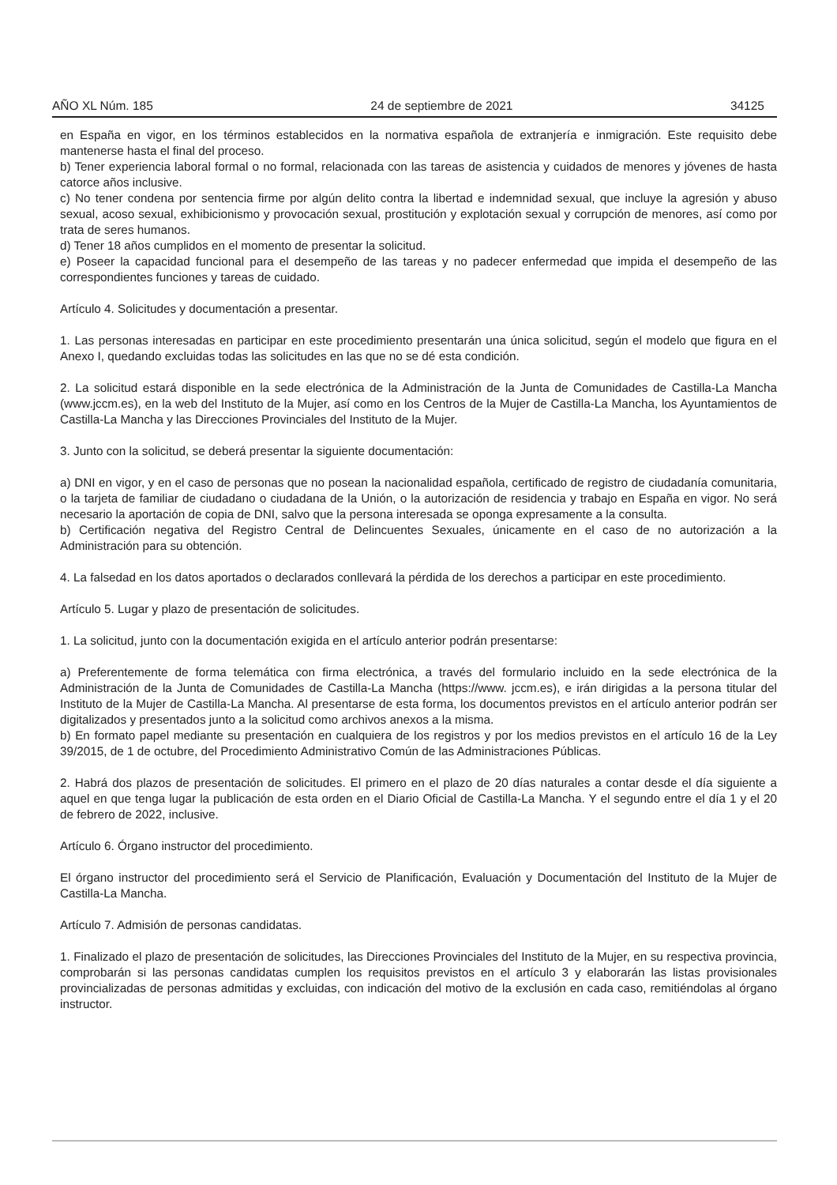AÑO XL Núm. 185 24 de septiembre de 2021 34125
en España en vigor, en los términos establecidos en la normativa española de extranjería e inmigración. Este requisito debe mantenerse hasta el final del proceso.
b) Tener experiencia laboral formal o no formal, relacionada con las tareas de asistencia y cuidados de menores y jóvenes de hasta catorce años inclusive.
c) No tener condena por sentencia firme por algún delito contra la libertad e indemnidad sexual, que incluye la agresión y abuso sexual, acoso sexual, exhibicionismo y provocación sexual, prostitución y explotación sexual y corrupción de menores, así como por trata de seres humanos.
d) Tener 18 años cumplidos en el momento de presentar la solicitud.
e) Poseer la capacidad funcional para el desempeño de las tareas y no padecer enfermedad que impida el desempeño de las correspondientes funciones y tareas de cuidado.
Artículo 4. Solicitudes y documentación a presentar.
1. Las personas interesadas en participar en este procedimiento presentarán una única solicitud, según el modelo que figura en el Anexo I, quedando excluidas todas las solicitudes en las que no se dé esta condición.
2. La solicitud estará disponible en la sede electrónica de la Administración de la Junta de Comunidades de Castilla-La Mancha (www.jccm.es), en la web del Instituto de la Mujer, así como en los Centros de la Mujer de Castilla-La Mancha, los Ayuntamientos de Castilla-La Mancha y las Direcciones Provinciales del Instituto de la Mujer.
3. Junto con la solicitud, se deberá presentar la siguiente documentación:
a) DNI en vigor, y en el caso de personas que no posean la nacionalidad española, certificado de registro de ciudadanía comunitaria, o la tarjeta de familiar de ciudadano o ciudadana de la Unión, o la autorización de residencia y trabajo en España en vigor. No será necesario la aportación de copia de DNI, salvo que la persona interesada se oponga expresamente a la consulta.
b) Certificación negativa del Registro Central de Delincuentes Sexuales, únicamente en el caso de no autorización a la Administración para su obtención.
4. La falsedad en los datos aportados o declarados conllevará la pérdida de los derechos a participar en este procedimiento.
Artículo 5. Lugar y plazo de presentación de solicitudes.
1. La solicitud, junto con la documentación exigida en el artículo anterior podrán presentarse:
a) Preferentemente de forma telemática con firma electrónica, a través del formulario incluido en la sede electrónica de la Administración de la Junta de Comunidades de Castilla-La Mancha (https://www. jccm.es), e irán dirigidas a la persona titular del Instituto de la Mujer de Castilla-La Mancha. Al presentarse de esta forma, los documentos previstos en el artículo anterior podrán ser digitalizados y presentados junto a la solicitud como archivos anexos a la misma.
b) En formato papel mediante su presentación en cualquiera de los registros y por los medios previstos en el artículo 16 de la Ley 39/2015, de 1 de octubre, del Procedimiento Administrativo Común de las Administraciones Públicas.
2. Habrá dos plazos de presentación de solicitudes. El primero en el plazo de 20 días naturales a contar desde el día siguiente a aquel en que tenga lugar la publicación de esta orden en el Diario Oficial de Castilla-La Mancha. Y el segundo entre el día 1 y el 20 de febrero de 2022, inclusive.
Artículo 6. Órgano instructor del procedimiento.
El órgano instructor del procedimiento será el Servicio de Planificación, Evaluación y Documentación del Instituto de la Mujer de Castilla-La Mancha.
Artículo 7. Admisión de personas candidatas.
1. Finalizado el plazo de presentación de solicitudes, las Direcciones Provinciales del Instituto de la Mujer, en su respectiva provincia, comprobarán si las personas candidatas cumplen los requisitos previstos en el artículo 3 y elaborarán las listas provisionales provincializadas de personas admitidas y excluidas, con indicación del motivo de la exclusión en cada caso, remitiéndolas al órgano instructor.